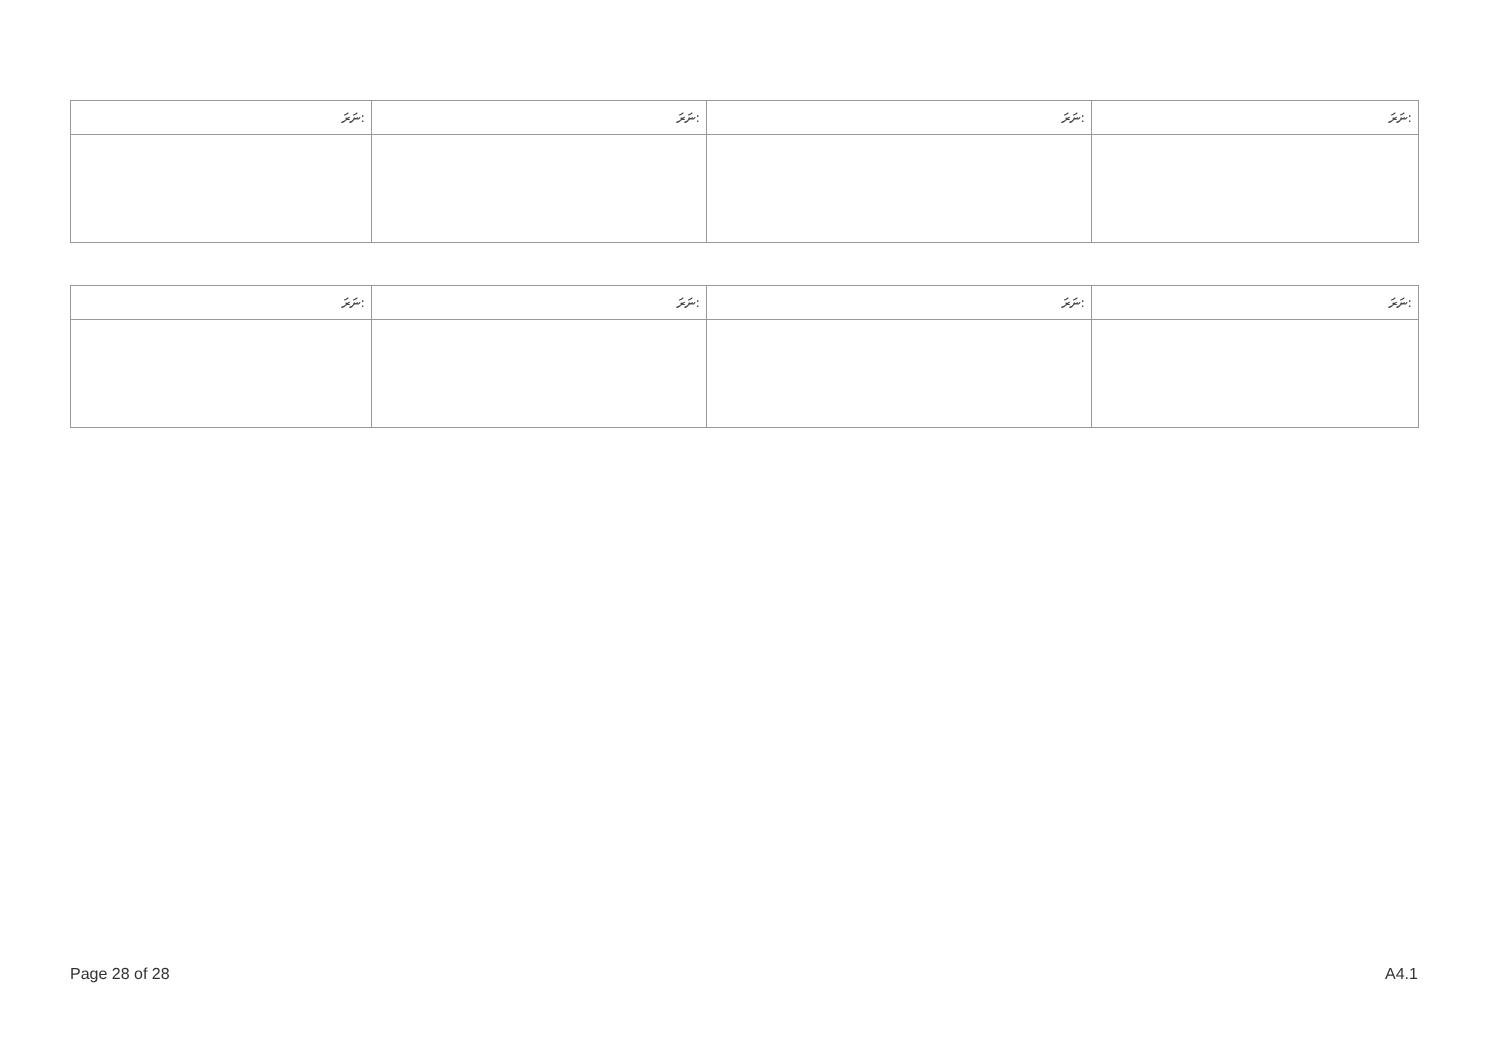| ނަރަ: | ނަރަ: | ނަރަ: | ނަރަ: |
| --- | --- | --- | --- |
| ނަރަ: | ނަރަ: | ނަރަ: | ނަރަ: |
| --- | --- | --- | --- |
Page 28 of 28 A4.1